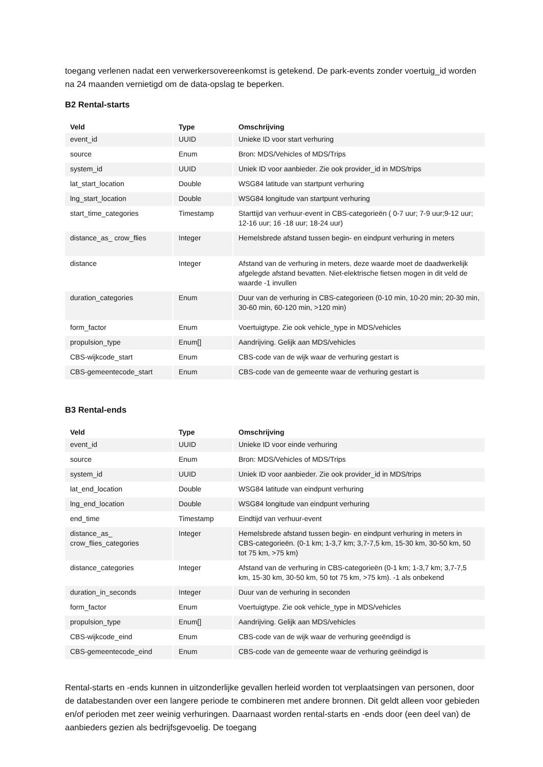toegang verlenen nadat een verwerkersovereenkomst is getekend. De park-events zonder voertuig_id worden na 24 maanden vernietigd om de data-opslag te beperken.
B2 Rental-starts
| Veld | Type | Omschrijving |
| --- | --- | --- |
| event_id | UUID | Unieke ID voor start verhuring |
| source | Enum | Bron: MDS/Vehicles of MDS/Trips |
| system_id | UUID | Uniek ID voor aanbieder. Zie ook provider_id in MDS/trips |
| lat_start_location | Double | WSG84 latitude van startpunt verhuring |
| lng_start_location | Double | WSG84 longitude van startpunt verhuring |
| start_time_categories | Timestamp | Starttijd van verhuur-event in CBS-categorieën ( 0-7 uur; 7-9 uur;9-12 uur; 12-16 uur; 16 -18 uur; 18-24 uur) |
| distance_as_ crow_flies | Integer | Hemelsbrede afstand tussen begin- en eindpunt verhuring in meters |
| distance | Integer | Afstand van de verhuring in meters, deze waarde moet de daadwerkelijk afgelegde afstand bevatten. Niet-elektrische fietsen mogen in dit veld de waarde -1 invullen |
| duration_categories | Enum | Duur van de verhuring in CBS-categorieen (0-10 min, 10-20 min; 20-30 min, 30-60 min, 60-120 min, >120 min) |
| form_factor | Enum | Voertuigtype. Zie ook vehicle_type in MDS/vehicles |
| propulsion_type | Enum[] | Aandrijving. Gelijk aan MDS/vehicles |
| CBS-wijkcode_start | Enum | CBS-code van de wijk waar de verhuring gestart is |
| CBS-gemeentecode_start | Enum | CBS-code van de gemeente waar de verhuring gestart is |
B3 Rental-ends
| Veld | Type | Omschrijving |
| --- | --- | --- |
| event_id | UUID | Unieke ID voor einde verhuring |
| source | Enum | Bron: MDS/Vehicles of MDS/Trips |
| system_id | UUID | Uniek ID voor aanbieder. Zie ook provider_id in MDS/trips |
| lat_end_location | Double | WSG84 latitude van eindpunt verhuring |
| lng_end_location | Double | WSG84 longitude van eindpunt verhuring |
| end_time | Timestamp | Eindtijd van verhuur-event |
| distance_as_ crow_flies_categories | Integer | Hemelsbrede afstand tussen begin- en eindpunt verhuring in meters in CBS-categorieën. (0-1 km; 1-3,7 km; 3,7-7,5 km, 15-30 km, 30-50 km, 50 tot 75 km, >75 km) |
| distance_categories | Integer | Afstand van de verhuring in CBS-categorieën (0-1 km; 1-3,7 km; 3,7-7,5 km, 15-30 km, 30-50 km, 50 tot 75 km, >75 km). -1 als onbekend |
| duration_in_seconds | Integer | Duur van de verhuring in seconden |
| form_factor | Enum | Voertuigtype. Zie ook vehicle_type in MDS/vehicles |
| propulsion_type | Enum[] | Aandrijving. Gelijk aan MDS/vehicles |
| CBS-wijkcode_eind | Enum | CBS-code van de wijk waar de verhuring geeëndigd is |
| CBS-gemeentecode_eind | Enum | CBS-code van de gemeente waar de verhuring geëindigd is |
Rental-starts en -ends kunnen in uitzonderlijke gevallen herleid worden tot verplaatsingen van personen, door de databestanden over een langere periode te combineren met andere bronnen. Dit geldt alleen voor gebieden en/of perioden met zeer weinig verhuringen. Daarnaast worden rental-starts en -ends door (een deel van) de aanbieders gezien als bedrijfsgevoelig. De toegang